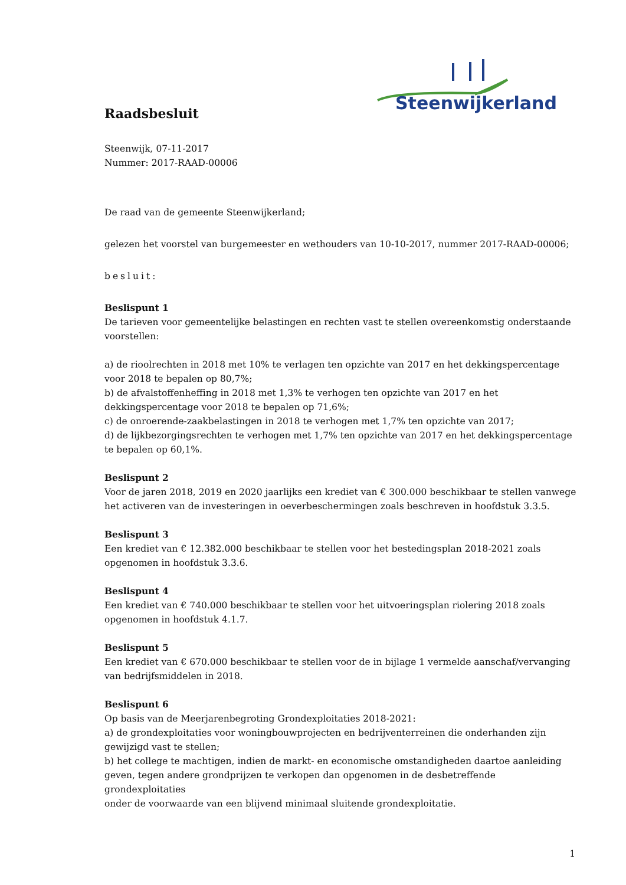Steenwijkerland
Raadsbesluit
Steenwijk, 07-11-2017
Nummer: 2017-RAAD-00006
De raad van de gemeente Steenwijkerland;
gelezen het voorstel van burgemeester en wethouders van 10-10-2017, nummer 2017-RAAD-00006;
besluit:
Beslispunt 1
De tarieven voor gemeentelijke belastingen en rechten vast te stellen overeenkomstig onderstaande voorstellen:
a) de rioolrechten in 2018 met 10% te verlagen ten opzichte van 2017 en het dekkingspercentage voor 2018 te bepalen op 80,7%;
b) de afvalstoffenheffing in 2018 met 1,3% te verhogen ten opzichte van 2017 en het dekkingspercentage voor 2018 te bepalen op 71,6%;
c) de onroerende-zaakbelastingen in 2018 te verhogen met 1,7% ten opzichte van 2017;
d) de lijkbezorgingsrechten te verhogen met 1,7% ten opzichte van 2017 en het dekkingspercentage te bepalen op 60,1%.
Beslispunt 2
Voor de jaren 2018, 2019 en 2020 jaarlijks een krediet van € 300.000 beschikbaar te stellen vanwege het activeren van de investeringen in oeverbeschermingen zoals beschreven in hoofdstuk 3.3.5.
Beslispunt 3
Een krediet van € 12.382.000 beschikbaar te stellen voor het bestedingsplan 2018-2021 zoals opgenomen in hoofdstuk 3.3.6.
Beslispunt 4
Een krediet van € 740.000 beschikbaar te stellen voor het uitvoeringsplan riolering 2018 zoals opgenomen in hoofdstuk 4.1.7.
Beslispunt 5
Een krediet van € 670.000 beschikbaar te stellen voor de in bijlage 1 vermelde aanschaf/vervanging van bedrijfsmiddelen in 2018.
Beslispunt 6
Op basis van de Meerjarenbegroting Grondexploitaties 2018-2021:
a) de grondexploitaties voor woningbouwprojecten en bedrijventerreinen die onderhanden zijn gewijzigd vast te stellen;
b) het college te machtigen, indien de markt- en economische omstandigheden daartoe aanleiding geven, tegen andere grondprijzen te verkopen dan opgenomen in de desbetreffende grondexploitaties
onder de voorwaarde van een blijvend minimaal sluitende grondexploitatie.
1